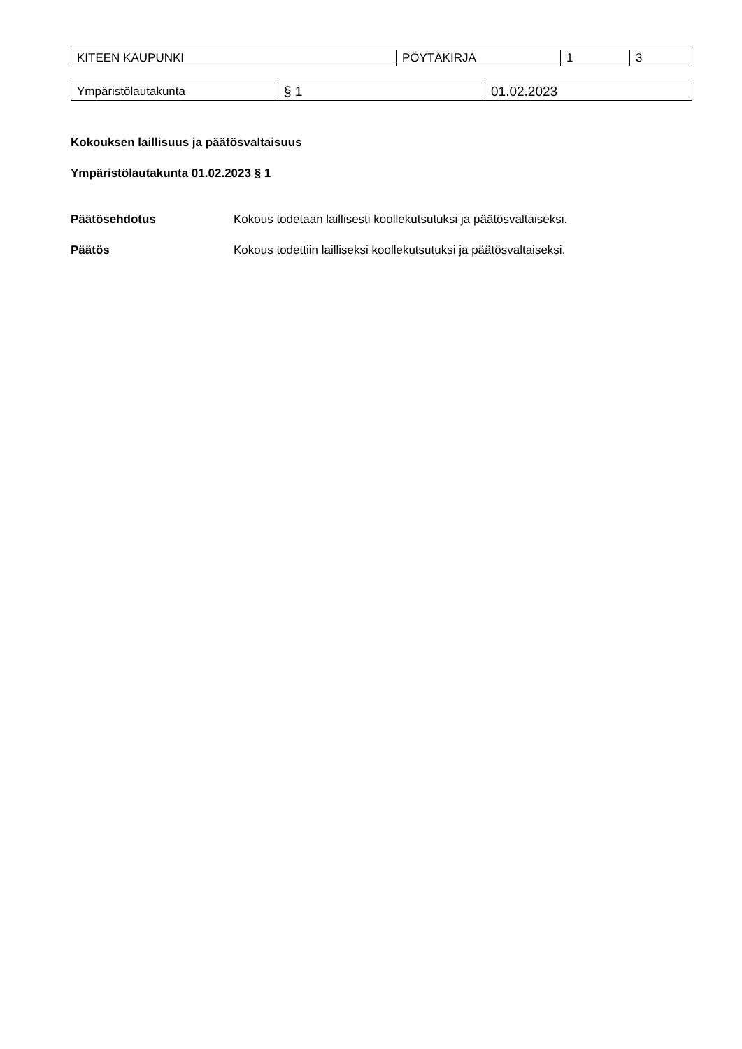| KITEEN KAUPUNKI | PÖYTÄKIRJA | 1 | 3 |
| Ympäristölautakunta | § 1 | 01.02.2023 |
Kokouksen laillisuus ja päätösvaltaisuus
Ympäristölautakunta 01.02.2023 § 1
Päätösehdotus Kokous todetaan laillisesti koollekutsutuksi ja päätösvaltaiseksi.
Päätös Kokous todettiin lailliseksi koollekutsutuksi ja päätösvaltaiseksi.